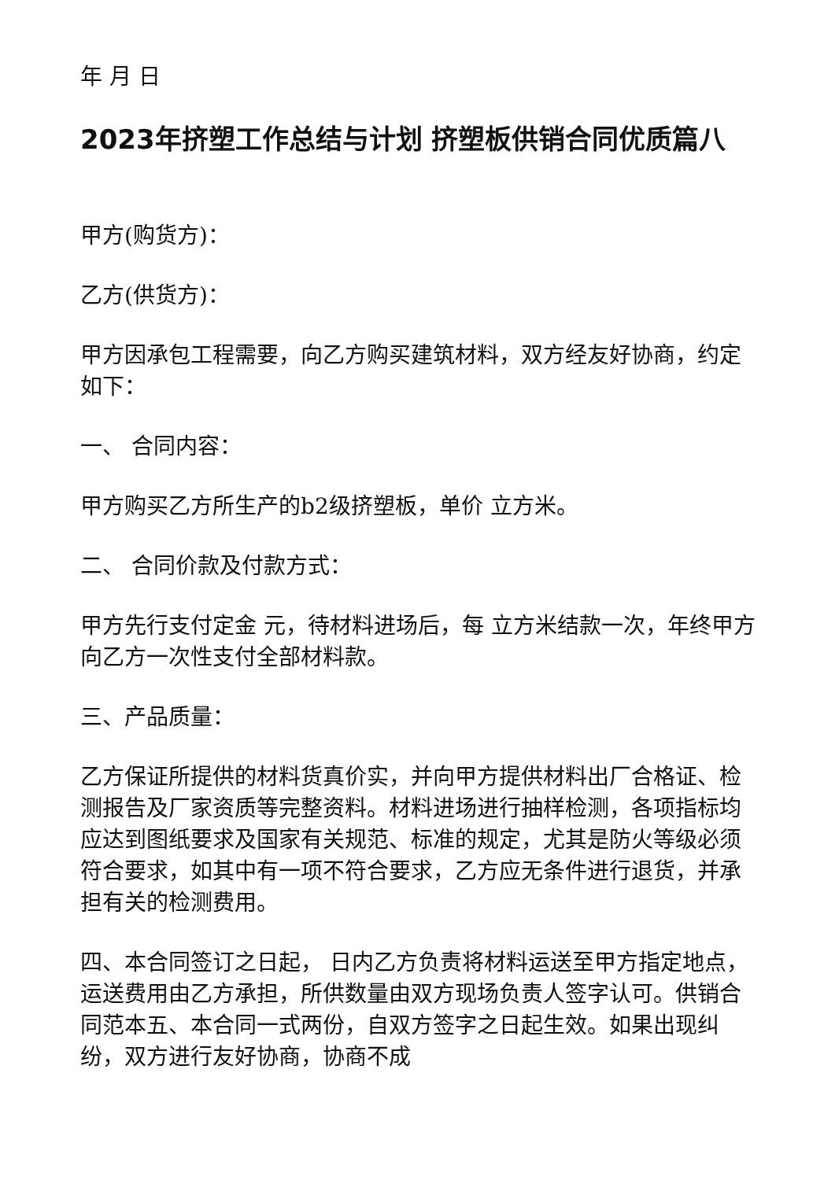年 月 日
2023年挤塑工作总结与计划 挤塑板供销合同优质篇八
甲方(购货方)：
乙方(供货方)：
甲方因承包工程需要，向乙方购买建筑材料，双方经友好协商，约定如下：
一、 合同内容：
甲方购买乙方所生产的b2级挤塑板，单价 立方米。
二、 合同价款及付款方式：
甲方先行支付定金 元，待材料进场后，每 立方米结款一次，年终甲方向乙方一次性支付全部材料款。
三、产品质量：
乙方保证所提供的材料货真价实，并向甲方提供材料出厂合格证、检测报告及厂家资质等完整资料。材料进场进行抽样检测，各项指标均应达到图纸要求及国家有关规范、标准的规定，尤其是防火等级必须符合要求，如其中有一项不符合要求，乙方应无条件进行退货，并承担有关的检测费用。
四、本合同签订之日起， 日内乙方负责将材料运送至甲方指定地点，运送费用由乙方承担，所供数量由双方现场负责人签字认可。供销合同范本五、本合同一式两份，自双方签字之日起生效。如果出现纠纷，双方进行友好协商，协商不成